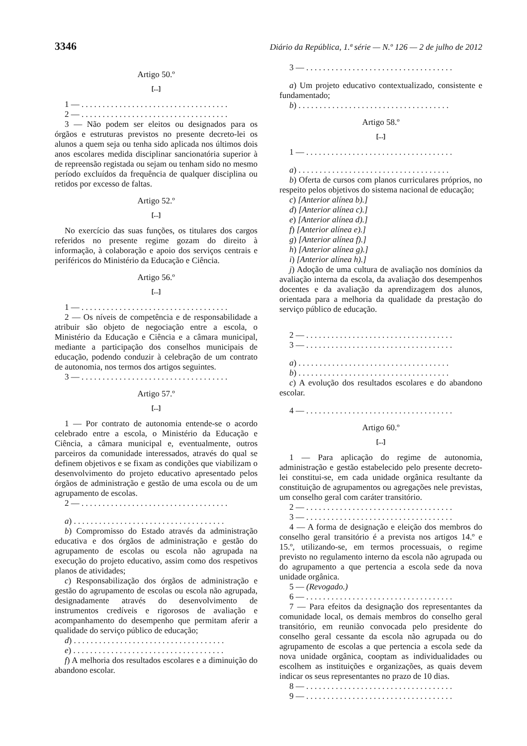3346 Diário da República, 1.ª série — N.º 126 — 2 de julho de 2012
Artigo 50.º
[...]
1 — . . . . . . . . . . . . . . . . . . . . . . . . . . . . . . . . . . .
2 — . . . . . . . . . . . . . . . . . . . . . . . . . . . . . . . . . . .
3 — Não podem ser eleitos ou designados para os órgãos e estruturas previstos no presente decreto-lei os alunos a quem seja ou tenha sido aplicada nos últimos dois anos escolares medida disciplinar sancionatória superior à de repreensão registada ou sejam ou tenham sido no mesmo período excluídos da frequência de qualquer disciplina ou retidos por excesso de faltas.
Artigo 52.º
[...]
No exercício das suas funções, os titulares dos cargos referidos no presente regime gozam do direito à informação, à colaboração e apoio dos serviços centrais e periféricos do Ministério da Educação e Ciência.
Artigo 56.º
[...]
1 — . . . . . . . . . . . . . . . . . . . . . . . . . . . . . . . . . . .
2 — Os níveis de competência e de responsabilidade a atribuir são objeto de negociação entre a escola, o Ministério da Educação e Ciência e a câmara municipal, mediante a participação dos conselhos municipais de educação, podendo conduzir à celebração de um contrato de autonomia, nos termos dos artigos seguintes.
3 — . . . . . . . . . . . . . . . . . . . . . . . . . . . . . . . . . . .
Artigo 57.º
[...]
1 — Por contrato de autonomia entende-se o acordo celebrado entre a escola, o Ministério da Educação e Ciência, a câmara municipal e, eventualmente, outros parceiros da comunidade interessados, através do qual se definem objetivos e se fixam as condições que viabilizam o desenvolvimento do projeto educativo apresentado pelos órgãos de administração e gestão de uma escola ou de um agrupamento de escolas.
2 — . . . . . . . . . . . . . . . . . . . . . . . . . . . . . . . . . . .
a) . . . . . . . . . . . . . . . . . . . . . . . . . . . . . . . . . . . .
b) Compromisso do Estado através da administração educativa e dos órgãos de administração e gestão do agrupamento de escolas ou escola não agrupada na execução do projeto educativo, assim como dos respetivos planos de atividades;
c) Responsabilização dos órgãos de administração e gestão do agrupamento de escolas ou escola não agrupada, designadamente através do desenvolvimento de instrumentos credíveis e rigorosos de avaliação e acompanhamento do desempenho que permitam aferir a qualidade do serviço público de educação;
d) . . . . . . . . . . . . . . . . . . . . . . . . . . . . . . . . . . . .
e) . . . . . . . . . . . . . . . . . . . . . . . . . . . . . . . . . . . .
f) A melhoria dos resultados escolares e a diminuição do abandono escolar.
3 — . . . . . . . . . . . . . . . . . . . . . . . . . . . . . . . . . . .
a) Um projeto educativo contextualizado, consistente e fundamentado;
b) . . . . . . . . . . . . . . . . . . . . . . . . . . . . . . . . . . . .
Artigo 58.º
[...]
1 — . . . . . . . . . . . . . . . . . . . . . . . . . . . . . . . . . . .
a) . . . . . . . . . . . . . . . . . . . . . . . . . . . . . . . . . . . .
b) Oferta de cursos com planos curriculares próprios, no respeito pelos objetivos do sistema nacional de educação;
c) [Anterior alínea b).]
d) [Anterior alínea c).]
e) [Anterior alínea d).]
f) [Anterior alínea e).]
g) [Anterior alínea f).]
h) [Anterior alínea g).]
i) [Anterior alínea h).]
j) Adoção de uma cultura de avaliação nos domínios da avaliação interna da escola, da avaliação dos desempenhos docentes e da avaliação da aprendizagem dos alunos, orientada para a melhoria da qualidade da prestação do serviço público de educação.
2 — . . . . . . . . . . . . . . . . . . . . . . . . . . . . . . . . . . .
3 — . . . . . . . . . . . . . . . . . . . . . . . . . . . . . . . . . . .
a) . . . . . . . . . . . . . . . . . . . . . . . . . . . . . . . . . . . .
b) . . . . . . . . . . . . . . . . . . . . . . . . . . . . . . . . . . . .
c) A evolução dos resultados escolares e do abandono escolar.
4 — . . . . . . . . . . . . . . . . . . . . . . . . . . . . . . . . . . .
Artigo 60.º
[...]
1 — Para aplicação do regime de autonomia, administração e gestão estabelecido pelo presente decreto-lei constitui-se, em cada unidade orgânica resultante da constituição de agrupamentos ou agregações nele previstas, um conselho geral com caráter transitório.
2 — . . . . . . . . . . . . . . . . . . . . . . . . . . . . . . . . . . .
3 — . . . . . . . . . . . . . . . . . . . . . . . . . . . . . . . . . . .
4 — A forma de designação e eleição dos membros do conselho geral transitório é a prevista nos artigos 14.º e 15.º, utilizando-se, em termos processuais, o regime previsto no regulamento interno da escola não agrupada ou do agrupamento a que pertencia a escola sede da nova unidade orgânica.
5 — (Revogado.)
6 — . . . . . . . . . . . . . . . . . . . . . . . . . . . . . . . . . . .
7 — Para efeitos da designação dos representantes da comunidade local, os demais membros do conselho geral transitório, em reunião convocada pelo presidente do conselho geral cessante da escola não agrupada ou do agrupamento de escolas a que pertencia a escola sede da nova unidade orgânica, cooptam as individualidades ou escolhem as instituições e organizações, as quais devem indicar os seus representantes no prazo de 10 dias.
8 — . . . . . . . . . . . . . . . . . . . . . . . . . . . . . . . . . . .
9 — . . . . . . . . . . . . . . . . . . . . . . . . . . . . . . . . . . .